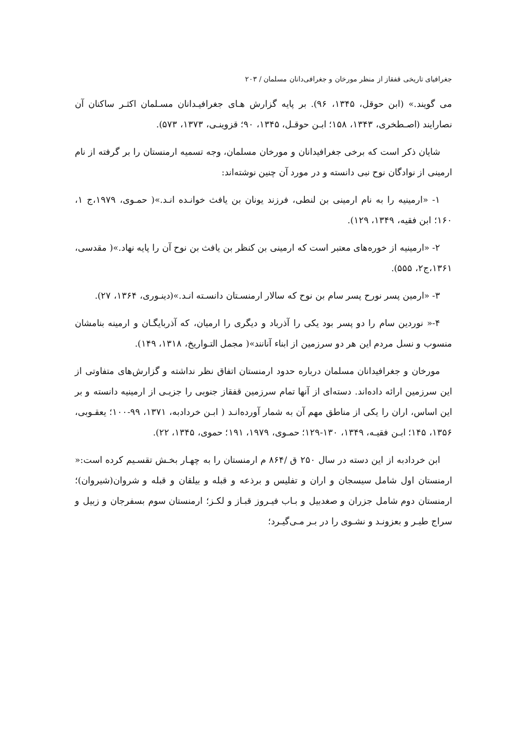جغرافیای تاریخی قفقاز از منظر مورخان و جغرافی‌دانان مسلمان / ۲۰۳
می گویند.» (ابن حوقل، ۱۳۴۵، ۹۶). بر پایه گزارش هـای جغرافیـدانان مسـلمان اکثـر ساکنان آن نصارایند (اصـطخری، ۱۳۴۳، ۱۵۸؛ ابـن حوقـل، ۱۳۴۵، ۹۰؛ قزوینـی، ۱۳۷۳، ۵۷۳).
شایان ذکر است که برخی جغرافیدانان و مورخان مسلمان، وجه تسمیه ارمنستان را بر گرفته از نام ارمینی از نوادگان نوح نبی دانسته و در مورد آن چنین نوشته‌اند:
۱- «ارمینیه را به نام ارمینی بن لنطی، فرزند یونان بن یافث خوانـده انـد.»( حمـوی، ۱۹۷۹،ج ۱، ۱۶۰؛ ابن فقیه، ۱۳۴۹، ۱۲۹).
۲- «ارمینیه از خوره‌های معتبر است که ارمینی بن کنظر بن یافث بن نوح آن را پایه نهاد.»( مقدسی، ۱۳۶۱،ج۲، ۵۵۵).
۳- «ارمین پسر نورح پسر سام بن نوح که سالار ارمنسـتان دانسـته انـد.»(دینـوری، ۱۳۶۴، ۲۷).
۴-« نوردین سام را دو پسر بود یکی را آذرباد و دیگری را ارمیان، که آذربایگـان و ارمینه بنامشان منسوب و نسل مردم این هر دو سرزمین از ابناء آنانند»( مجمل التـواریخ، ۱۳۱۸، ۱۴۹).
مورخان و جغرافیدانان مسلمان درباره حدود ارمنستان اتفاق نظر نداشته و گزارش‌های متفاوتی از این سرزمین ارائه داده‌اند. دسته‌ای از آنها تمام سرزمین قفقاز جنوبی را جزیـی از ارمینیه دانسته و بر این اساس، اران را یکی از مناطق مهم آن به شمار آورده‌انـد ( ابـن خردادبه، ۱۳۷۱، ۹۹-۱۰۰؛ یعقـوبی، ۱۳۵۶، ۱۴۵؛ ابـن فقیـه، ۱۳۴۹، ۱۳۰-۱۲۹؛ حمـوی، ۱۹۷۹، ۱۹۱؛ حموی، ۱۳۴۵، ۲۲).
ابن خردادبه از این دسته در سال ۲۵۰ ق /۸۶۴ م ارمنستان را به چهـار بخـش تقسـیم کرده است:« ارمنستان اول شامل سیسجان و اران و تفلیس و برذعه و قبله و بیلقان و قبله و شروان(شیروان)؛ ارمنستان دوم شامل جزران و صغدبیل و بـاب فیـروز قبـاز و لکـز؛ ارمنستان سوم بسفرجان و زبیل و سراج طیـر و بعزونـد و نشـوی را در بـر مـی‌گیـرد؛